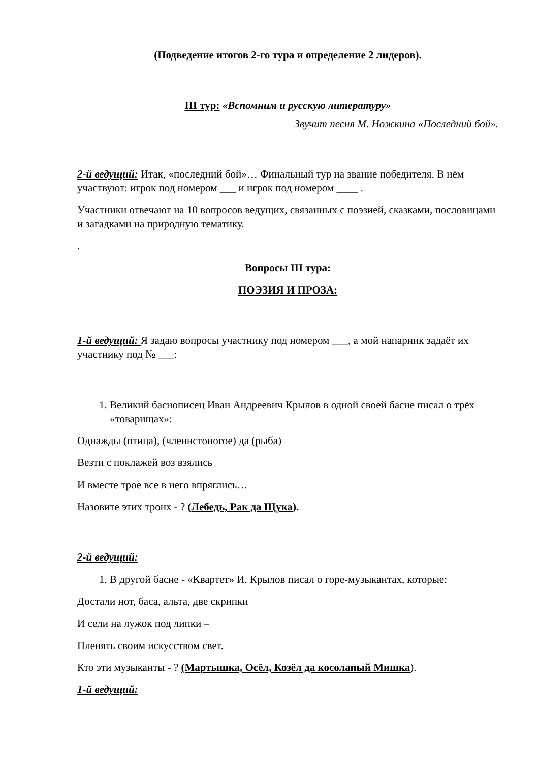(Подведение итогов 2-го тура и определение 2 лидеров).
III тур: «Вспомним и русскую литературу»
Звучит песня М. Ножкина «Последний бой».
2-й ведущий: Итак, «последний бой»… Финальный тур на звание победителя. В нём участвуют: игрок под номером ___ и игрок под номером ____ .
Участники отвечают на 10 вопросов ведущих, связанных с поэзией, сказками, пословицами и загадками на природную тематику.
.
Вопросы III тура:
ПОЭЗИЯ И ПРОЗА:
1-й ведущий: Я задаю вопросы участнику под номером ___, а мой напарник задаёт их участнику под № ___:
1. Великий баснописец Иван Андреевич Крылов в одной своей басне писал о трёх «товарищах»:
Однажды (птица), (членистоногое) да (рыба)
Везти с поклажей воз взялись
И вместе трое все в него впряглись…
Назовите этих троих - ? (Лебедь, Рак да Щука).
2-й ведущий:
1. В другой басне - «Квартет» И. Крылов писал о горе-музыкантах, которые:
Достали нот, баса, альта, две скрипки
И сели на лужок под липки –
Пленять своим искусством свет.
Кто эти музыканты - ? (Мартышка, Осёл, Козёл да косолапый Мишка).
1-й ведущий: